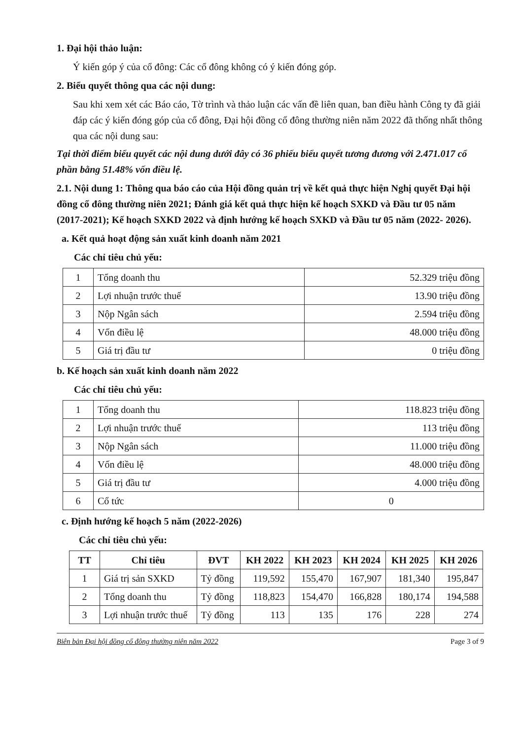1. Đại hội thảo luận:
Ý kiến góp ý của cổ đông: Các cổ đông không có ý kiến đóng góp.
2. Biểu quyết thông qua các nội dung:
Sau khi xem xét các Báo cáo, Tờ trình và thảo luận các vấn đề liên quan, ban điều hành Công ty đã giải đáp các ý kiến đóng góp của cổ đông, Đại hội đồng cổ đông thường niên năm 2022 đã thống nhất thông qua các nội dung sau:
Tại thời điểm biểu quyết các nội dung dưới đây có 36 phiếu biểu quyết tương đương với 2.471.017 cổ phần bằng 51.48% vốn điều lệ.
2.1. Nội dung 1: Thông qua báo cáo của Hội đồng quản trị về kết quả thực hiện Nghị quyết Đại hội đồng cổ đông thường niên 2021; Đánh giá kết quả thực hiện kế hoạch SXKD và Đầu tư 05 năm (2017-2021); Kế hoạch SXKD 2022 và định hướng kế hoạch SXKD và Đầu tư 05 năm (2022- 2026).
a. Kết quả hoạt động sản xuất kinh doanh năm 2021
Các chỉ tiêu chủ yếu:
| 1 | Tổng doanh thu | 52.329 triệu đồng |
| 2 | Lợi nhuận trước thuế | 13.90 triệu đồng |
| 3 | Nộp Ngân sách | 2.594 triệu đồng |
| 4 | Vốn điều lệ | 48.000 triệu đồng |
| 5 | Giá trị đầu tư | 0 triệu đồng |
b. Kế hoạch sản xuất kinh doanh năm 2022
Các chỉ tiêu chủ yếu:
| 1 | Tổng doanh thu | 118.823 triệu đồng |
| 2 | Lợi nhuận trước thuế | 113 triệu đồng |
| 3 | Nộp Ngân sách | 11.000 triệu đồng |
| 4 | Vốn điều lệ | 48.000 triệu đồng |
| 5 | Giá trị đầu tư | 4.000 triệu đồng |
| 6 | Cổ tức | 0 |
c. Định hướng kế hoạch 5 năm (2022-2026)
Các chỉ tiêu chủ yếu:
| TT | Chỉ tiêu | ĐVT | KH 2022 | KH 2023 | KH 2024 | KH 2025 | KH 2026 |
| --- | --- | --- | --- | --- | --- | --- | --- |
| 1 | Giá trị sản SXKD | Tỷ đồng | 119,592 | 155,470 | 167,907 | 181,340 | 195,847 |
| 2 | Tổng doanh thu | Tỷ đồng | 118,823 | 154,470 | 166,828 | 180,174 | 194,588 |
| 3 | Lợi nhuận trước thuế | Tỷ đồng | 113 | 135 | 176 | 228 | 274 |
Biên bản Đại hội đồng cổ đông thường niên năm 2022 Page 3 of 9